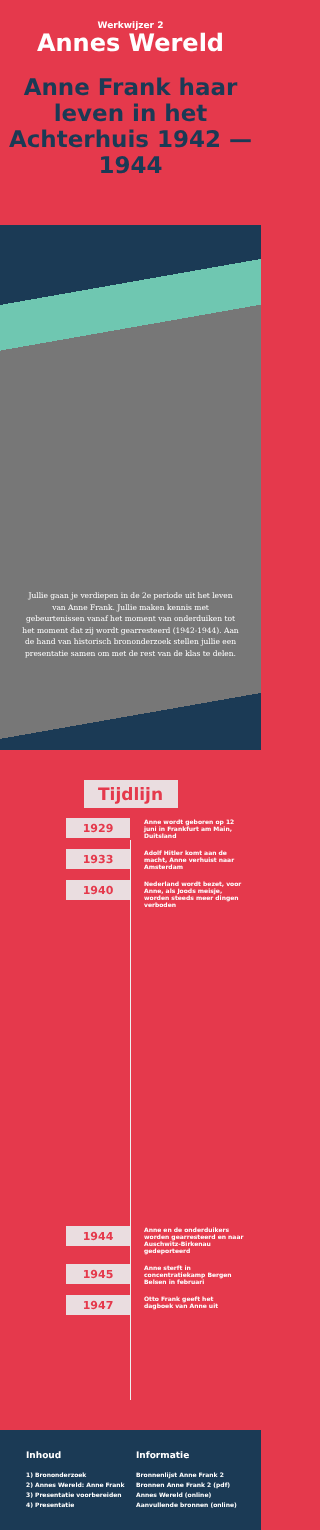Werkwijzer 2
Annes Wereld
Anne Frank haar leven in het Achterhuis 1942 — 1944
Jullie gaan je verdiepen in de 2e periode uit het leven van Anne Frank. Jullie maken kennis met gebeurtenissen vanaf het moment van onderduiken tot het moment dat zij wordt gearresteerd (1942-1944). Aan de hand van historisch brononderzoek stellen jullie een presentatie samen om met de rest van de klas te delen.
Tijdlijn
1929
Anne wordt geboren op 12 juni in Frankfurt am Main, Duitsland
1933
Adolf Hitler komt aan de macht, Anne verhuist naar Amsterdam
1940
Nederland wordt bezet, voor Anne, als Joods meisje, worden steeds meer dingen verboden
1944
Anne en de onderduikers worden gearresteerd en naar Auschwitz-Birkenau gedeporteerd
1945
Anne sterft in concentratiekamp Bergen Belsen in februari
1947
Otto Frank geeft het dagboek van Anne uit
Inhoud
1) Brononderzoek
2) Annes Wereld: Anne Frank
3) Presentatie voorbereiden
4) Presentatie
Informatie
Bronnenlijst Anne Frank 2
Bronnen Anne Frank 2 (pdf)
Annes Wereld (online)
Aanvullende bronnen (online)